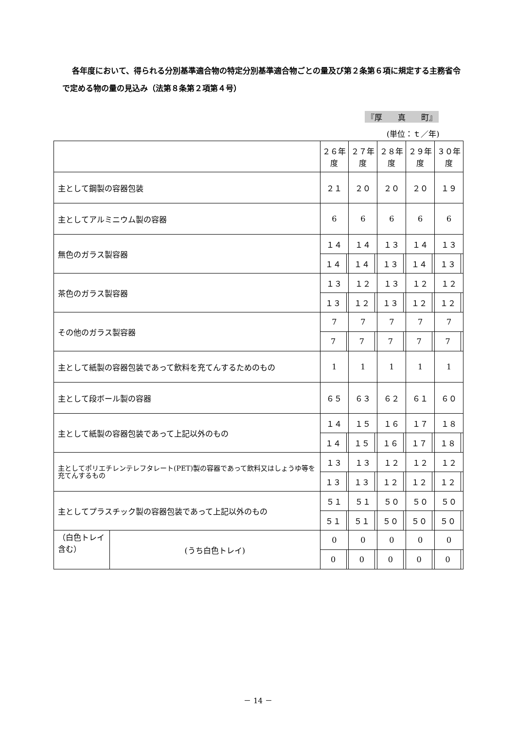各年度において、得られる分別基準適合物の特定分別基準適合物ごとの量及び第２条第６項に規定する主務省令で定める物の量の見込み（法第８条第２項第４号）
『厚　　真　　町』
(単位：ｔ／年)
| | | ２６年度 | | ２７年度 | | ２８年度 | | ２９年度 | | ３０年度 | |
| --- | --- | --- | --- | --- | --- | --- | --- | --- | --- | --- | --- |
| 主として鋼製の容器包装 | | ２１ | | ２０ | | ２０ | | ２０ | | １９ | |
| 主としてアルミニウム製の容器 | | 6 | | 6 | | 6 | | 6 | | 6 | |
| 無色のガラス製容器 | | １４ | | １４ | | １３ | | １４ | | １３ | |
| | | １４ | | １４ | | １３ | | １４ | | １３ | |
| 茶色のガラス製容器 | | １３ | | １２ | | １３ | | １２ | | １２ | |
| | | １３ | | １２ | | １３ | | １２ | | １２ | |
| その他のガラス製容器 | | 7 | | 7 | | 7 | | 7 | | 7 | |
| | | 7 | | 7 | | 7 | | 7 | | 7 | |
| 主として紙製の容器包装であって飲料を充てんするためのもの | | 1 | | 1 | | 1 | | 1 | | 1 | |
| 主として段ボール製の容器 | | ６５ | | ６３ | | ６２ | | ６１ | | ６０ | |
| 主として紙製の容器包装であって上記以外のもの | | １４ | | １５ | | １６ | | １７ | | １８ | |
| | | １４ | | １５ | | １６ | | １７ | | １８ | |
| 主としてポリエチレンテレフタレート(PET)製の容器であって飲料又はしょうゆ等を充てんするもの | | １３ | | １３ | | １２ | | １２ | | １２ | |
| | | １３ | | １３ | | １２ | | １２ | | １２ | |
| 主としてプラスチック製の容器包装であって上記以外のもの | | ５１ | | ５１ | | ５０ | | ５０ | | ５０ | |
| | | ５１ | | ５１ | | ５０ | | ５０ | | ５０ | |
| （白色トレイ含む） | (うち白色トレイ) | 0 | | 0 | | 0 | | 0 | | 0 | |
| | | 0 | | 0 | | 0 | | 0 | | 0 | |
－ 14 －